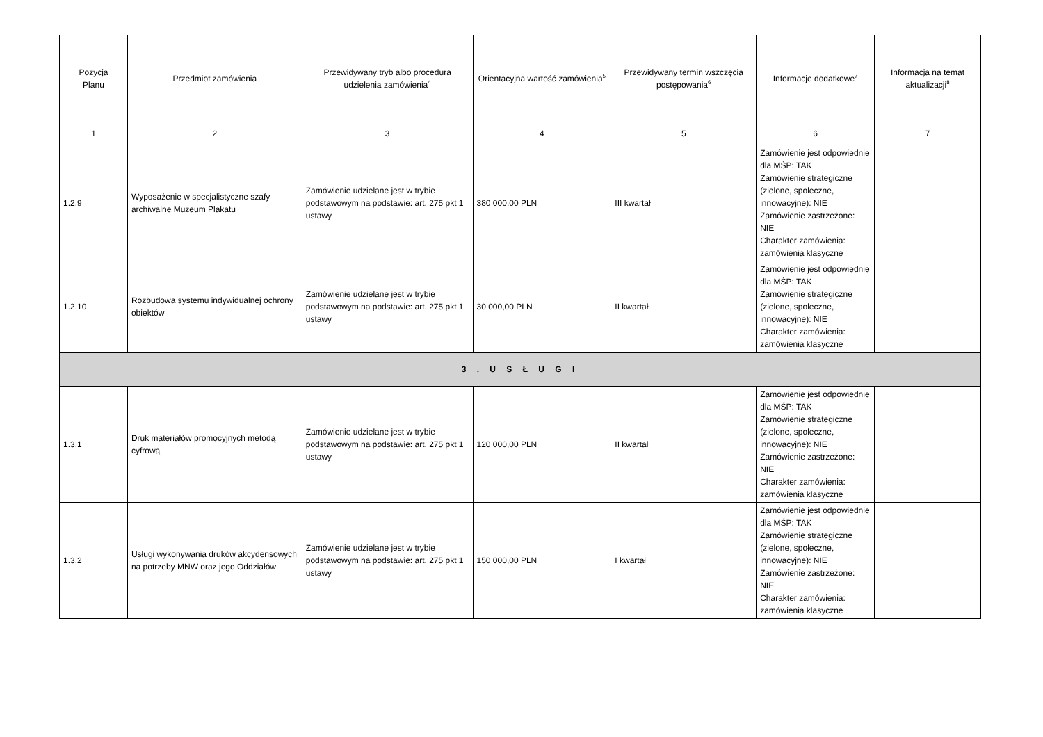| Pozycja Planu | Przedmiot zamówienia | Przewidywany tryb albo procedura udzielenia zamówienia<sup>4</sup> | Orientacyjna wartość zamówienia<sup>5</sup> | Przewidywany termin wszczęcia postępowania<sup>6</sup> | Informacje dodatkowe<sup>7</sup> | Informacja na temat aktualizacji<sup>8</sup> |
| --- | --- | --- | --- | --- | --- | --- |
| 1 | 2 | 3 | 4 | 5 | 6 | 7 |
| 1.2.9 | Wyposażenie w specjalistyczne szafy archiwalne Muzeum Plakatu | Zamówienie udzielane jest w trybie podstawowym na podstawie: art. 275 pkt 1 ustawy | 380 000,00 PLN | III kwartał | Zamówienie jest odpowiednie dla MŚP: TAK Zamówienie strategiczne (zielone, społeczne, innowacyjne): NIE Zamówienie zastrzeżone: NIE Charakter zamówienia: zamówienia klasyczne | |
| 1.2.10 | Rozbudowa systemu indywidualnej ochrony obiektów | Zamówienie udzielane jest w trybie podstawowym na podstawie: art. 275 pkt 1 ustawy | 30 000,00 PLN | II kwartał | Zamówienie jest odpowiednie dla MŚP: TAK Zamówienie strategiczne (zielone, społeczne, innowacyjne): NIE Charakter zamówienia: zamówienia klasyczne | |
| 3 . U S Ł U G I | | | | | | |
| 1.3.1 | Druk materiałów promocyjnych metodą cyfrową | Zamówienie udzielane jest w trybie podstawowym na podstawie: art. 275 pkt 1 ustawy | 120 000,00 PLN | II kwartał | Zamówienie jest odpowiednie dla MŚP: TAK Zamówienie strategiczne (zielone, społeczne, innowacyjne): NIE Zamówienie zastrzeżone: NIE Charakter zamówienia: zamówienia klasyczne | |
| 1.3.2 | Usługi wykonywania druków akcydensowych na potrzeby MNW oraz jego Oddziałów | Zamówienie udzielane jest w trybie podstawowym na podstawie: art. 275 pkt 1 ustawy | 150 000,00 PLN | I kwartał | Zamówienie jest odpowiednie dla MŚP: TAK Zamówienie strategiczne (zielone, społeczne, innowacyjne): NIE Zamówienie zastrzeżone: NIE Charakter zamówienia: zamówienia klasyczne | |